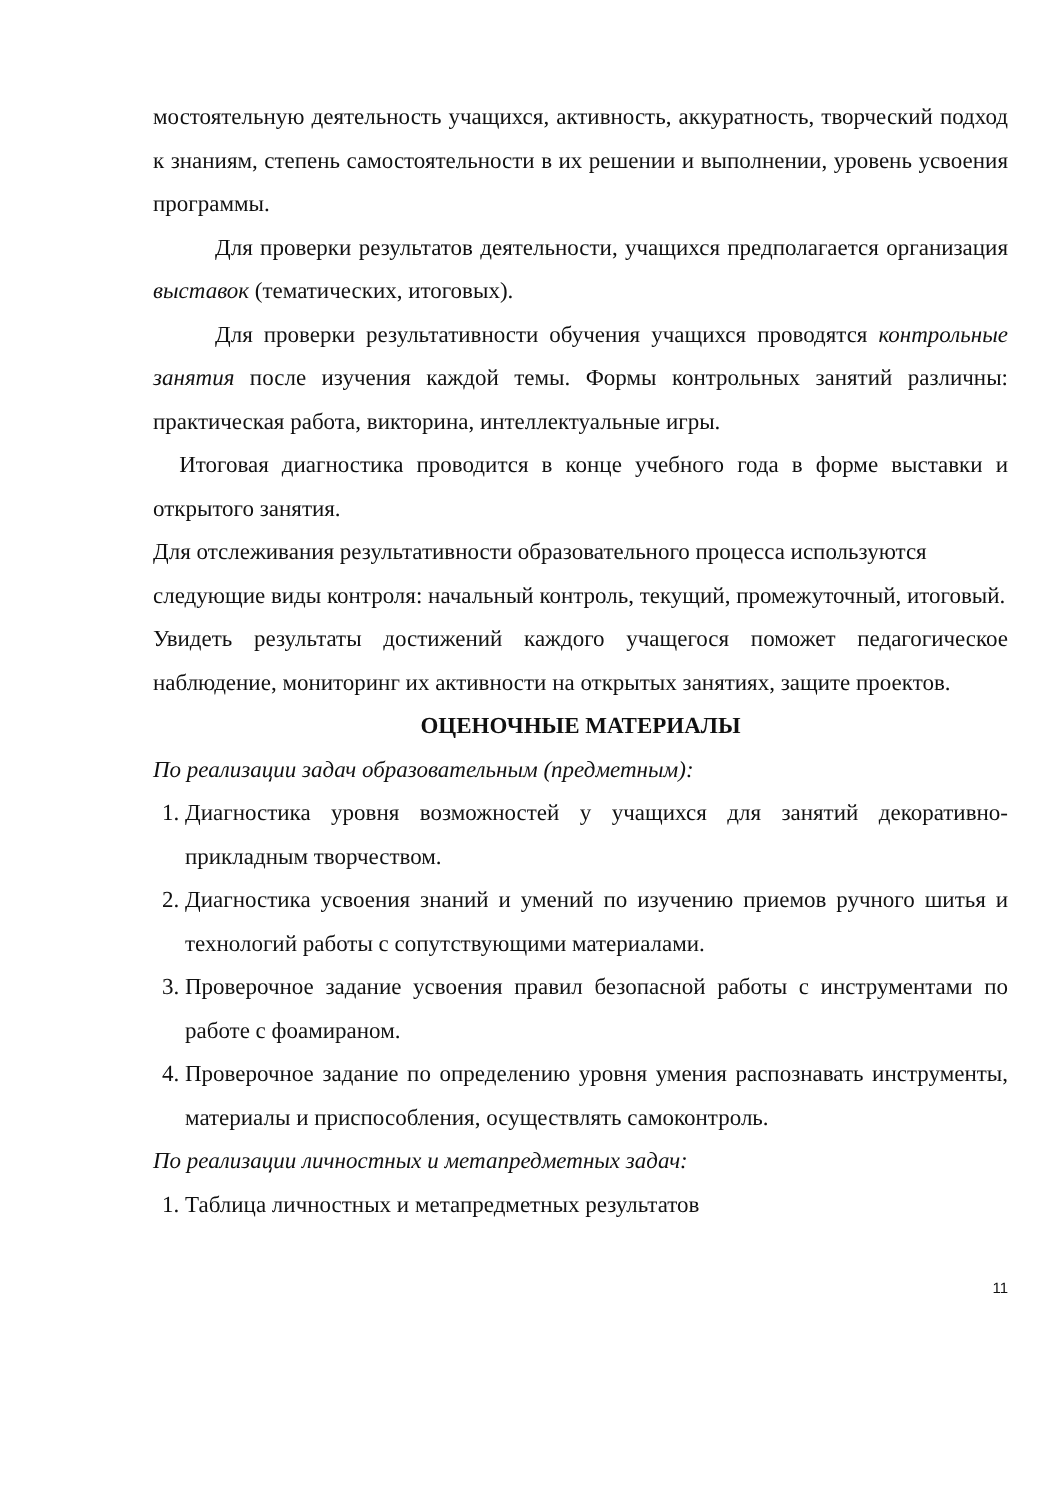мостоятельную деятельность учащихся, активность, аккуратность, творческий подход к знаниям, степень самостоятельности в их решении и выполнении, уровень усвоения программы.
Для проверки результатов деятельности, учащихся предполагается организация выставок (тематических, итоговых).
Для проверки результативности обучения учащихся проводятся контрольные занятия после изучения каждой темы. Формы контрольных занятий различны: практическая работа, викторина, интеллектуальные игры.
Итоговая диагностика проводится в конце учебного года в форме выставки и открытого занятия.
Для отслеживания результативности образовательного процесса используются следующие виды контроля: начальный контроль, текущий, промежуточный, итоговый.
Увидеть результаты достижений каждого учащегося поможет педагогическое наблюдение, мониторинг их активности на открытых занятиях, защите проектов.
ОЦЕНОЧНЫЕ МАТЕРИАЛЫ
По реализации задач образовательным (предметным):
1. Диагностика уровня возможностей у учащихся для занятий декоративно-прикладным творчеством.
2. Диагностика усвоения знаний и умений по изучению приемов ручного шитья и технологий работы с сопутствующими материалами.
3. Проверочное задание усвоения правил безопасной работы с инструментами по работе с фоамираном.
4. Проверочное задание по определению уровня умения распознавать инструменты, материалы и приспособления, осуществлять самоконтроль.
По реализации личностных и метапредметных задач:
1. Таблица личностных и метапредметных результатов
11